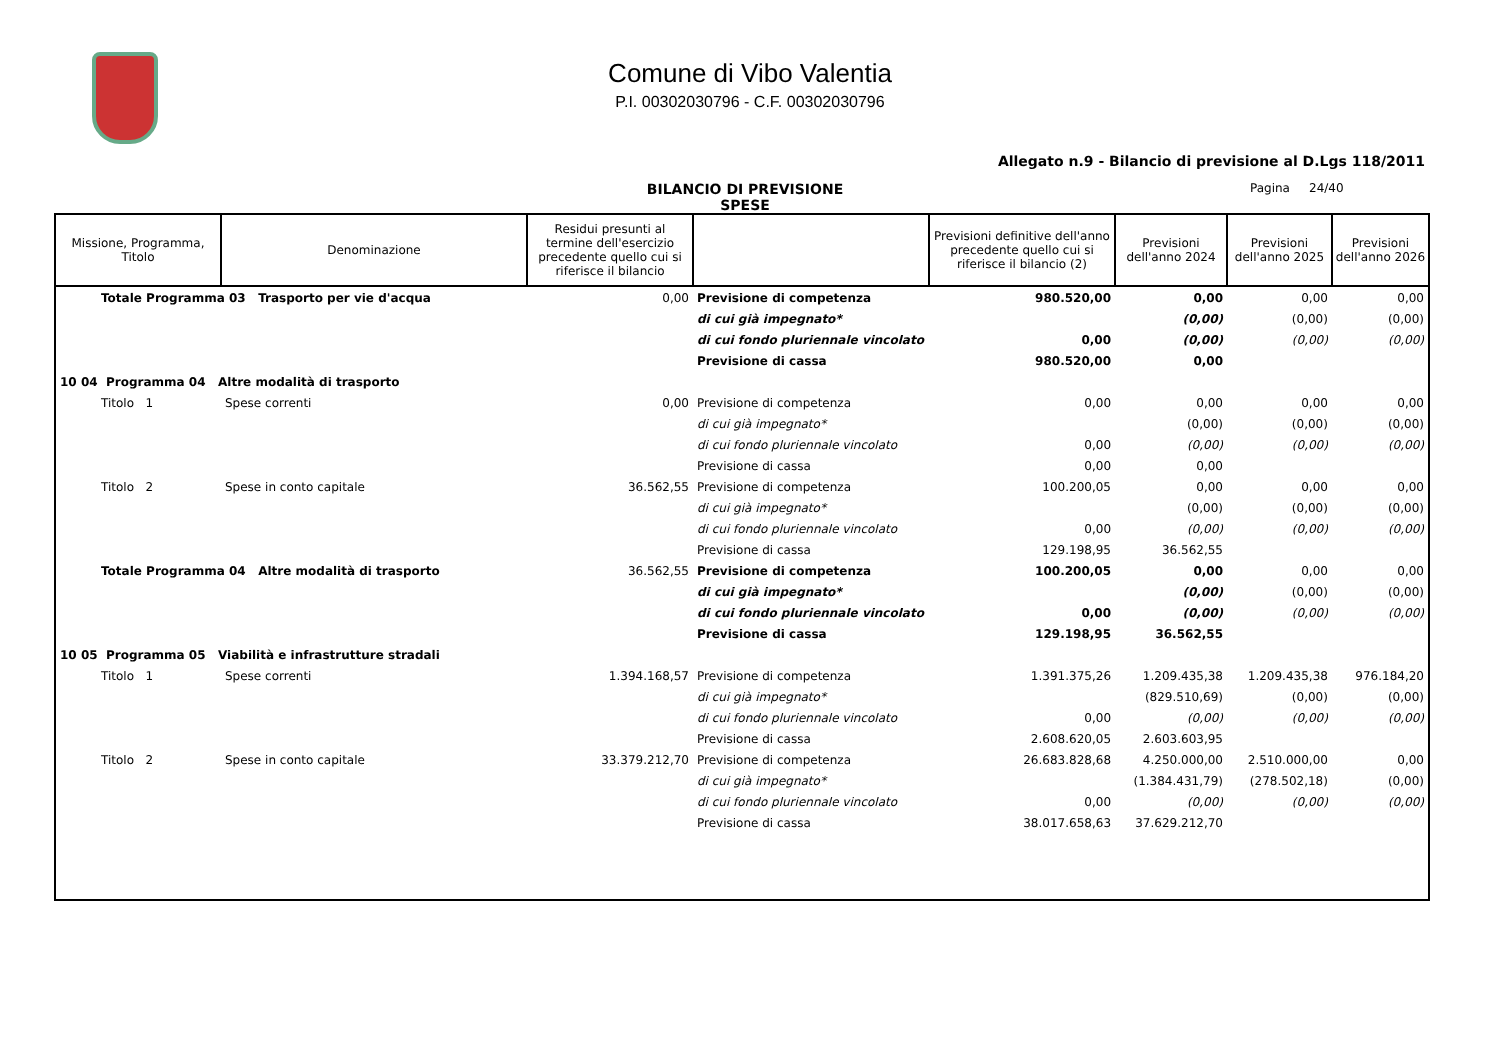Comune di Vibo Valentia
P.I. 00302030796 - C.F. 00302030796
Allegato n.9 - Bilancio di previsione al D.Lgs 118/2011
BILANCIO DI PREVISIONE
SPESE
Pagina 24/40
| Missione, Programma, Titolo | Denominazione | Residui presunti al termine dell'esercizio precedente quello cui si riferisce il bilancio | | Previsioni definitive dell'anno precedente quello cui si riferisce il bilancio (2) | Previsioni dell'anno 2024 | Previsioni dell'anno 2025 | Previsioni dell'anno 2026 |
| --- | --- | --- | --- | --- | --- | --- | --- |
| Totale Programma 03 Trasporto per vie d'acqua | | 0,00 | Previsione di competenza | 980.520,00 | 0,00 | 0,00 | 0,00 |
| | | | di cui già impegnato* | | (0,00) | (0,00) | (0,00) |
| | | | di cui fondo pluriennale vincolato | 0,00 | (0,00) | (0,00) | (0,00) |
| | | | Previsione di cassa | 980.520,00 | 0,00 | | |
| 10 04 Programma 04 Altre modalità di trasporto | | | | | | | |
| Titolo 1 | Spese correnti | 0,00 | Previsione di competenza | 0,00 | 0,00 | 0,00 | 0,00 |
| | | | di cui già impegnato* | | (0,00) | (0,00) | (0,00) |
| | | | di cui fondo pluriennale vincolato | 0,00 | (0,00) | (0,00) | (0,00) |
| | | | Previsione di cassa | 0,00 | 0,00 | | |
| Titolo 2 | Spese in conto capitale | 36.562,55 | Previsione di competenza | 100.200,05 | 0,00 | 0,00 | 0,00 |
| | | | di cui già impegnato* | | (0,00) | (0,00) | (0,00) |
| | | | di cui fondo pluriennale vincolato | 0,00 | (0,00) | (0,00) | (0,00) |
| | | | Previsione di cassa | 129.198,95 | 36.562,55 | | |
| Totale Programma 04 Altre modalità di trasporto | | 36.562,55 | Previsione di competenza | 100.200,05 | 0,00 | 0,00 | 0,00 |
| | | | di cui già impegnato* | | (0,00) | (0,00) | (0,00) |
| | | | di cui fondo pluriennale vincolato | 0,00 | (0,00) | (0,00) | (0,00) |
| | | | Previsione di cassa | 129.198,95 | 36.562,55 | | |
| 10 05 Programma 05 Viabilità e infrastrutture stradali | | | | | | | |
| Titolo 1 | Spese correnti | 1.394.168,57 | Previsione di competenza | 1.391.375,26 | 1.209.435,38 | 1.209.435,38 | 976.184,20 |
| | | | di cui già impegnato* | | (829.510,69) | (0,00) | (0,00) |
| | | | di cui fondo pluriennale vincolato | 0,00 | (0,00) | (0,00) | (0,00) |
| | | | Previsione di cassa | 2.608.620,05 | 2.603.603,95 | | |
| Titolo 2 | Spese in conto capitale | 33.379.212,70 | Previsione di competenza | 26.683.828,68 | 4.250.000,00 | 2.510.000,00 | 0,00 |
| | | | di cui già impegnato* | | (1.384.431,79) | (278.502,18) | (0,00) |
| | | | di cui fondo pluriennale vincolato | 0,00 | (0,00) | (0,00) | (0,00) |
| | | | Previsione di cassa | 38.017.658,63 | 37.629.212,70 | | |